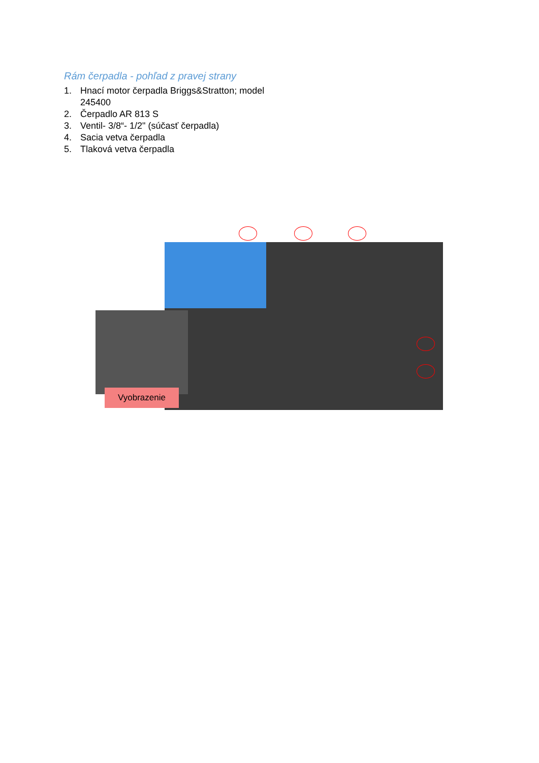Rám čerpadla - pohľad z pravej strany
1. Hnací motor čerpadla Briggs&Stratton; model 245400
2. Čerpadlo AR 813 S
3. Ventil- 3/8“- 1/2" (súčasť čerpadla)
4. Sacia vetva čerpadla
5. Tlaková vetva čerpadla
Vyobrazenie